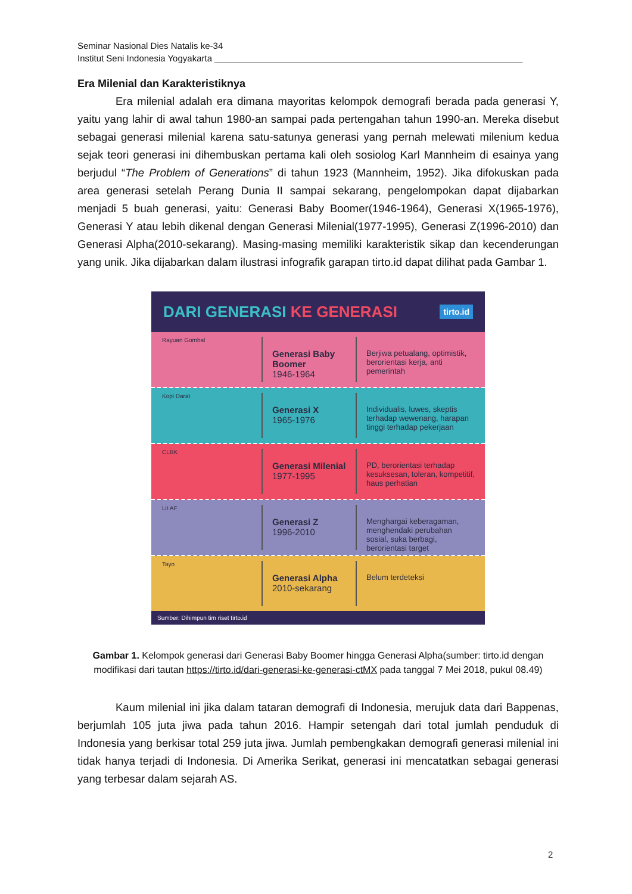Seminar Nasional Dies Natalis ke-34
Institut Seni Indonesia Yogyakarta ______________________________________________________________
Era Milenial dan Karakteristiknya
Era milenial adalah era dimana mayoritas kelompok demografi berada pada generasi Y, yaitu yang lahir di awal tahun 1980-an sampai pada pertengahan tahun 1990-an. Mereka disebut sebagai generasi milenial karena satu-satunya generasi yang pernah melewati milenium kedua sejak teori generasi ini dihembuskan pertama kali oleh sosiolog Karl Mannheim di esainya yang berjudul “The Problem of Generations” di tahun 1923 (Mannheim, 1952). Jika difokuskan pada area generasi setelah Perang Dunia II sampai sekarang, pengelompokan dapat dijabarkan menjadi 5 buah generasi, yaitu: Generasi Baby Boomer(1946-1964), Generasi X(1965-1976), Generasi Y atau lebih dikenal dengan Generasi Milenial(1977-1995), Generasi Z(1996-2010) dan Generasi Alpha(2010-sekarang). Masing-masing memiliki karakteristik sikap dan kecenderungan yang unik. Jika dijabarkan dalam ilustrasi infografik garapan tirto.id dapat dilihat pada Gambar 1.
DARI GENERASI KE GENERASI tirto.id
Rayuan Gombal
Generasi Baby Boomer
1946-1964
Berjiwa petualang, optimistik, berorientasi kerja, anti pemerintah
Kopi Darat
Generasi X
1965-1976
Individualis, luwes, skeptis terhadap wewenang, harapan tinggi terhadap pekerjaan
CLBK
Generasi Milenial
1977-1995
PD, berorientasi terhadap kesuksesan, toleran, kompetitif, haus perhatian
Lit AF
Generasi Z
1996-2010
Menghargai keberagaman, menghendaki perubahan sosial, suka berbagi, berorientasi target
Tayo
Generasi Alpha
2010-sekarang
Belum terdeteksi
Sumber: Dihimpun tim riset tirto.id
Gambar 1. Kelompok generasi dari Generasi Baby Boomer hingga Generasi Alpha(sumber: tirto.id dengan modifikasi dari tautan https://tirto.id/dari-generasi-ke-generasi-ctMX pada tanggal 7 Mei 2018, pukul 08.49)
Kaum milenial ini jika dalam tataran demografi di Indonesia, merujuk data dari Bappenas, berjumlah 105 juta jiwa pada tahun 2016. Hampir setengah dari total jumlah penduduk di Indonesia yang berkisar total 259 juta jiwa. Jumlah pembengkakan demografi generasi milenial ini tidak hanya terjadi di Indonesia. Di Amerika Serikat, generasi ini mencatatkan sebagai generasi yang terbesar dalam sejarah AS.
2